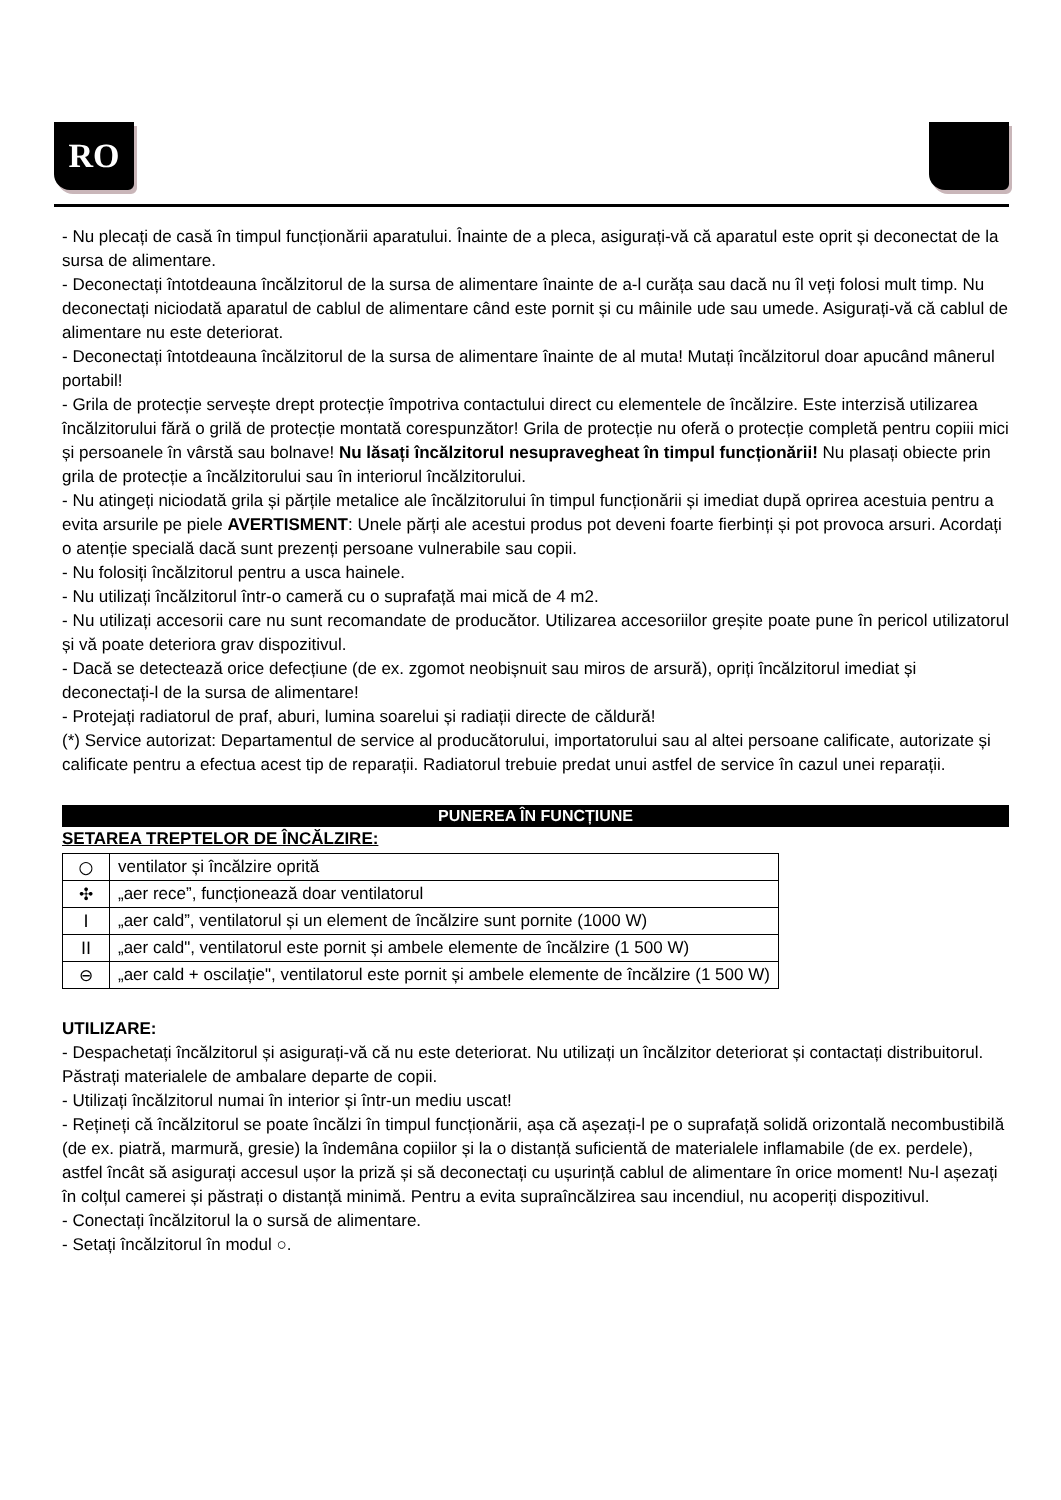RO
- Nu plecați de casă în timpul funcționării aparatului. Înainte de a pleca, asigurați-vă că aparatul este oprit și deconectat de la sursa de alimentare.
- Deconectați întotdeauna încălzitorul de la sursa de alimentare înainte de a-l curăța sau dacă nu îl veți folosi mult timp. Nu deconectați niciodată aparatul de cablul de alimentare când este pornit și cu mâinile ude sau umede. Asigurați-vă că cablul de alimentare nu este deteriorat.
- Deconectați întotdeauna încălzitorul de la sursa de alimentare înainte de al muta! Mutați încălzitorul doar apucând mânerul portabil!
- Grila de protecție servește drept protecție împotriva contactului direct cu elementele de încălzire. Este interzisă utilizarea încălzitorului fără o grilă de protecție montată corespunzător! Grila de protecție nu oferă o protecție completă pentru copiii mici și persoanele în vârstă sau bolnave! Nu lăsați încălzitorul nesupravegheat în timpul funcționării! Nu plasați obiecte prin grila de protecție a încălzitorului sau în interiorul încălzitorului.
- Nu atingeți niciodată grila și părțile metalice ale încălzitorului în timpul funcționării și imediat după oprirea acestuia pentru a evita arsurile pe piele AVERTISMENT: Unele părți ale acestui produs pot deveni foarte fierbinți și pot provoca arsuri. Acordați o atenție specială dacă sunt prezenți persoane vulnerabile sau copii.
- Nu folosiți încălzitorul pentru a usca hainele.
- Nu utilizați încălzitorul într-o cameră cu o suprafață mai mică de 4 m2.
- Nu utilizați accesorii care nu sunt recomandate de producător. Utilizarea accesoriilor greșite poate pune în pericol utilizatorul și vă poate deteriora grav dispozitivul.
- Dacă se detectează orice defecțiune (de ex. zgomot neobișnuit sau miros de arsură), opriți încălzitorul imediat și deconectați-l de la sursa de alimentare!
- Protejați radiatorul de praf, aburi, lumina soarelui și radiații directe de căldură!
(*) Service autorizat: Departamentul de service al producătorului, importatorului sau al altei persoane calificate, autorizate și calificate pentru a efectua acest tip de reparații. Radiatorul trebuie predat unui astfel de service în cazul unei reparații.
PUNEREA ÎN FUNCȚIUNE
SETAREA TREPTELOR DE ÎNCĂLZIRE:
| ○ | ventilator și încălzire oprită |
| ✣ | „aer rece”, funcționează doar ventilatorul |
| I | „aer cald”, ventilatorul și un element de încălzire sunt pornite (1000 W) |
| II | „aer cald", ventilatorul este pornit și ambele elemente de încălzire (1 500 W) |
| ⊖ | „aer cald + oscilație", ventilatorul este pornit și ambele elemente de încălzire (1 500 W) |
UTILIZARE:
- Despachetați încălzitorul și asigurați-vă că nu este deteriorat. Nu utilizați un încălzitor deteriorat și contactați distribuitorul. Păstrați materialele de ambalare departe de copii.
- Utilizați încălzitorul numai în interior și într-un mediu uscat!
- Rețineți că încălzitorul se poate încălzi în timpul funcționării, așa că așezați-l pe o suprafață solidă orizontală necombustibilă (de ex. piatră, marmură, gresie) la îndemâna copiilor și la o distanță suficientă de materialele inflamabile (de ex. perdele), astfel încât să asigurați accesul ușor la priză și să deconectați cu ușurință cablul de alimentare în orice moment! Nu-l așezați în colțul camerei și păstrați o distanță minimă. Pentru a evita supraîncălzirea sau incendiul, nu acoperiți dispozitivul.
- Conectați încălzitorul la o sursă de alimentare.
- Setați încălzitorul în modul ○.